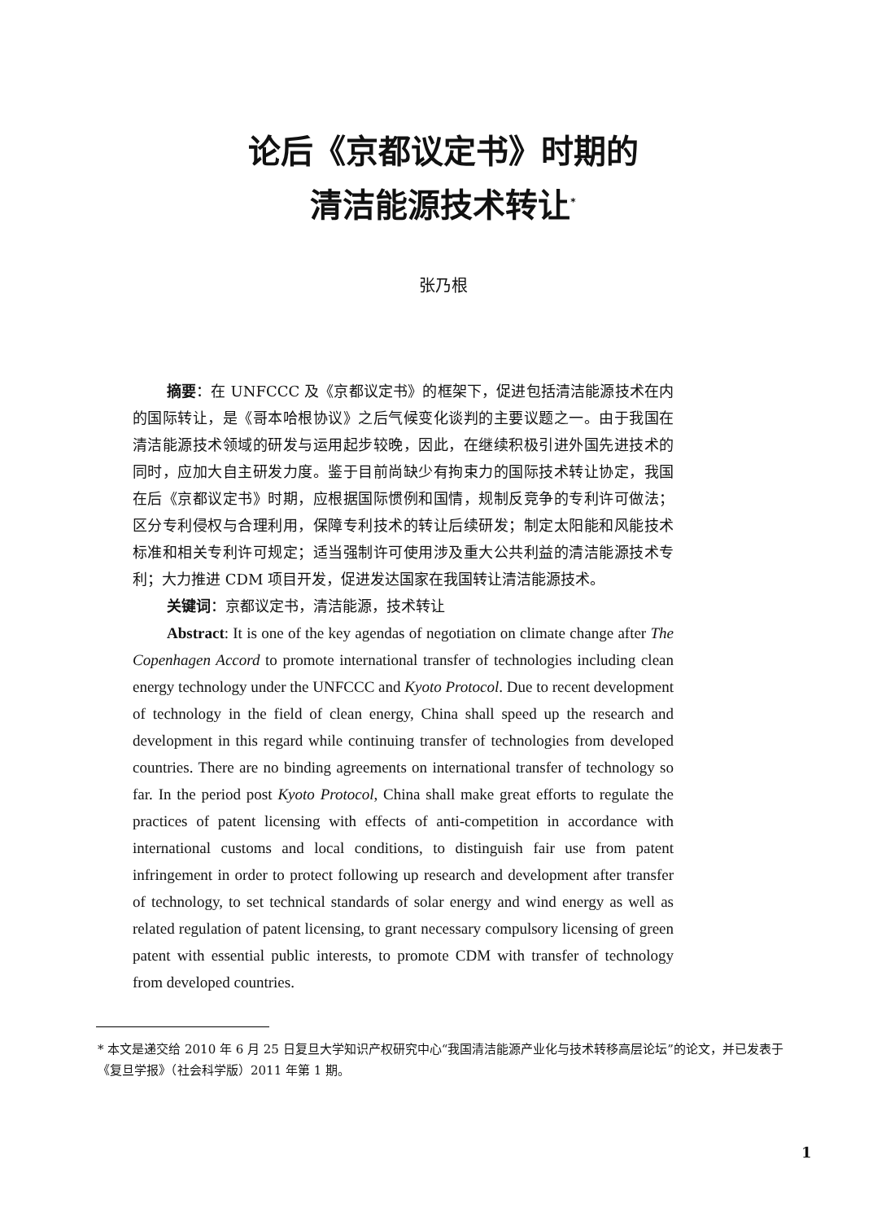论后《京都议定书》时期的
清洁能源技术转让<sup>*</sup>
张乃根
摘要：在 UNFCCC 及《京都议定书》的框架下，促进包括清洁能源技术在内的国际转让，是《哥本哈根协议》之后气候变化谈判的主要议题之一。由于我国在清洁能源技术领域的研发与运用起步较晚，因此，在继续积极引进外国先进技术的同时，应加大自主研发力度。鉴于目前尚缺少有拘束力的国际技术转让协定，我国在后《京都议定书》时期，应根据国际惯例和国情，规制反竞争的专利许可做法；区分专利侵权与合理利用，保障专利技术的转让后续研发；制定太阳能和风能技术标准和相关专利许可规定；适当强制许可使用涉及重大公共利益的清洁能源技术专利；大力推进 CDM 项目开发，促进发达国家在我国转让清洁能源技术。
关键词：京都议定书，清洁能源，技术转让
Abstract: It is one of the key agendas of negotiation on climate change after The Copenhagen Accord to promote international transfer of technologies including clean energy technology under the UNFCCC and Kyoto Protocol. Due to recent development of technology in the field of clean energy, China shall speed up the research and development in this regard while continuing transfer of technologies from developed countries. There are no binding agreements on international transfer of technology so far. In the period post Kyoto Protocol, China shall make great efforts to regulate the practices of patent licensing with effects of anti-competition in accordance with international customs and local conditions, to distinguish fair use from patent infringement in order to protect following up research and development after transfer of technology, to set technical standards of solar energy and wind energy as well as related regulation of patent licensing, to grant necessary compulsory licensing of green patent with essential public interests, to promote CDM with transfer of technology from developed countries.
* 本文是递交给 2010 年 6 月 25 日复旦大学知识产权研究中心“我国清洁能源产业化与技术转移高层论坛”的论文，并已发表于《复旦学报》（社会科学版）2011 年第 1 期。
1